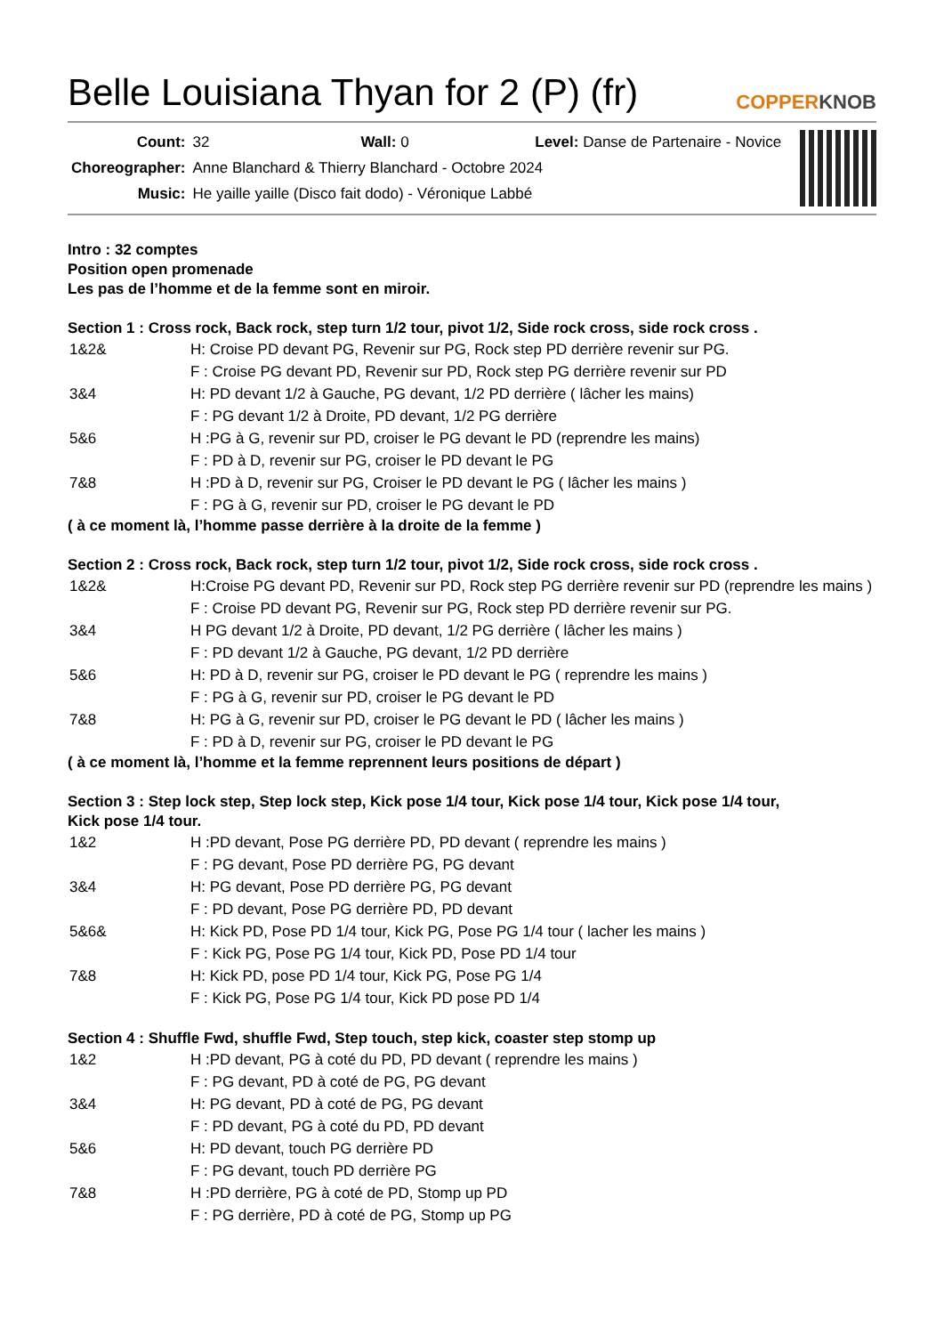Belle Louisiana Thyan for 2 (P) (fr)
COPPERKNOB
| Count: | 32 Wall: 0 Level: Danse de Partenaire - Novice |
| Choreographer: | Anne Blanchard & Thierry Blanchard - Octobre 2024 |
| Music: | He yaille yaille (Disco fait dodo) - Véronique Labbé |
Intro : 32 comptes
Position open promenade
Les pas de l’homme et de la femme sont en miroir.
Section 1 : Cross rock, Back rock, step turn 1/2 tour, pivot 1/2, Side rock cross, side rock cross .
| 1&2& | H: Croise PD devant PG, Revenir sur PG, Rock step PD derrière revenir sur PG. |
| | F : Croise PG devant PD, Revenir sur PD, Rock step PG derrière revenir sur PD |
| 3&4 | H: PD devant 1/2 à Gauche, PG devant, 1/2 PD derrière ( lâcher les mains) |
| | F : PG devant 1/2 à Droite, PD devant, 1/2 PG derrière |
| 5&6 | H :PG à G, revenir sur PD, croiser le PG devant le PD (reprendre les mains) |
| | F : PD à D, revenir sur PG, croiser le PD devant le PG |
| 7&8 | H :PD à D, revenir sur PG, Croiser le PD devant le PG ( lâcher les mains ) |
| | F : PG à G, revenir sur PD, croiser le PG devant le PD |
( à ce moment là, l’homme passe derrière à la droite de la femme )
Section 2 : Cross rock, Back rock, step turn 1/2 tour, pivot 1/2, Side rock cross, side rock cross .
| 1&2& | H:Croise PG devant PD, Revenir sur PD, Rock step PG derrière revenir sur PD (reprendre les mains ) |
| | F : Croise PD devant PG, Revenir sur PG, Rock step PD derrière revenir sur PG. |
| 3&4 | H PG devant 1/2 à Droite, PD devant, 1/2 PG derrière ( lâcher les mains ) |
| | F : PD devant 1/2 à Gauche, PG devant, 1/2 PD derrière |
| 5&6 | H: PD à D, revenir sur PG, croiser le PD devant le PG ( reprendre les mains ) |
| | F : PG à G, revenir sur PD, croiser le PG devant le PD |
| 7&8 | H: PG à G, revenir sur PD, croiser le PG devant le PD ( lâcher les mains ) |
| | F : PD à D, revenir sur PG, croiser le PD devant le PG |
( à ce moment là, l’homme et la femme reprennent leurs positions de départ )
Section 3 : Step lock step, Step lock step, Kick pose 1/4 tour, Kick pose 1/4 tour, Kick pose 1/4 tour,
Kick pose 1/4 tour.
| 1&2 | H :PD devant, Pose PG derrière PD, PD devant ( reprendre les mains ) |
| | F : PG devant, Pose PD derrière PG, PG devant |
| 3&4 | H: PG devant, Pose PD derrière PG, PG devant |
| | F : PD devant, Pose PG derrière PD, PD devant |
| 5&6& | H: Kick PD, Pose PD 1/4 tour, Kick PG, Pose PG 1/4 tour ( lacher les mains ) |
| | F : Kick PG, Pose PG 1/4 tour, Kick PD, Pose PD 1/4 tour |
| 7&8 | H: Kick PD, pose PD 1/4 tour, Kick PG, Pose PG 1/4 |
| | F : Kick PG, Pose PG 1/4 tour, Kick PD pose PD 1/4 |
Section 4 : Shuffle Fwd, shuffle Fwd, Step touch, step kick, coaster step stomp up
| 1&2 | H :PD devant, PG à coté du PD, PD devant ( reprendre les mains ) |
| | F : PG devant, PD à coté de PG, PG devant |
| 3&4 | H: PG devant, PD à coté de PG, PG devant |
| | F : PD devant, PG à coté du PD, PD devant |
| 5&6 | H: PD devant, touch PG derrière PD |
| | F : PG devant, touch PD derrière PG |
| 7&8 | H :PD derrière, PG à coté de PD, Stomp up PD |
| | F : PG derrière, PD à coté de PG, Stomp up PG |